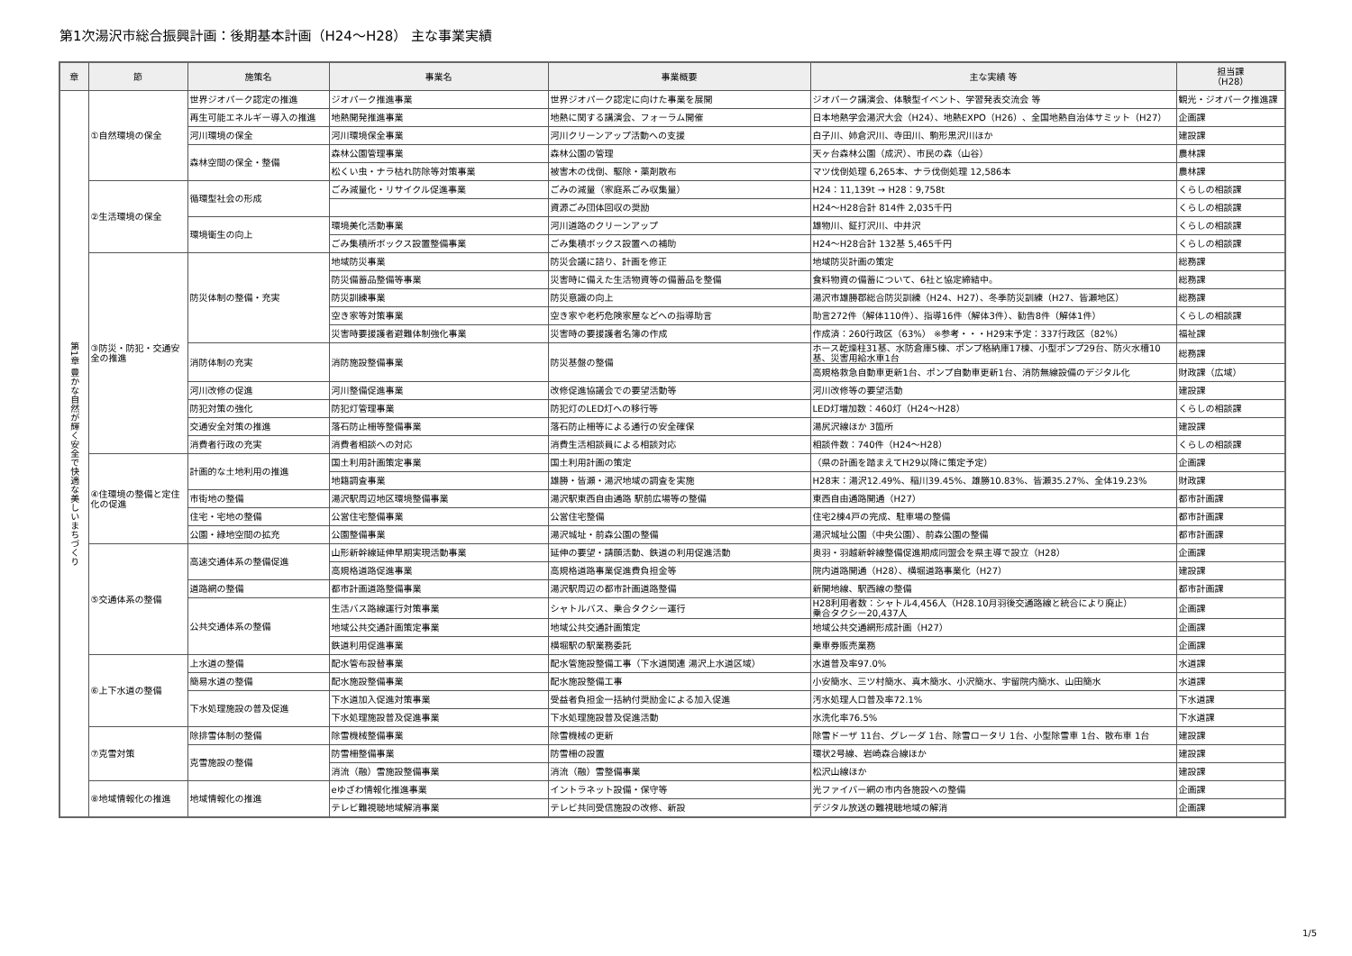第1次湯沢市総合振興計画：後期基本計画（H24～H28） 主な事業実績
| 章 | 節 | 施策名 | 事業名 | 事業概要 | 主な実績 等 | 担当課 （H28） |
| --- | --- | --- | --- | --- | --- | --- |
| 第1章 豊かな自然が輝く安全で快適な美しいまちづくり | ①自然環境の保全 | 世界ジオパーク認定の推進 | ジオパーク推進事業 | 世界ジオパーク認定に向けた事業を展開 | ジオパーク講演会、体験型イベント、学習発表交流会 等 | 観光・ジオパーク推進課 |
| | | 再生可能エネルギー導入の推進 | 地熱開発推進事業 | 地熱に関する講演会、フォーラム開催 | 日本地熱学会湯沢大会（H24）、地熱EXPO（H26）、全国地熱自治体サミット（H27） | 企画課 |
| | | 河川環境の保全 | 河川環境保全事業 | 河川クリーンアップ活動への支援 | 白子川、姉倉沢川、寺田川、駒形黒沢川ほか | 建設課 |
| | | 森林空間の保全・整備 | 森林公園管理事業 | 森林公園の管理 | 天ヶ台森林公園（成沢）、市民の森（山谷） | 農林課 |
| | | | 松くい虫・ナラ枯れ防除等対策事業 | 被害木の伐倒、駆除・薬剤散布 | マツ伐倒処理 6,265本、ナラ伐倒処理 12,586本 | 農林課 |
| | ②生活環境の保全 | 循環型社会の形成 | ごみ減量化・リサイクル促進事業 | ごみの減量（家庭系ごみ収集量） | H24：11,139t → H28：9,758t | くらしの相談課 |
| | | | | 資源ごみ団体回収の奨励 | H24～H28合計 814件 2,035千円 | くらしの相談課 |
| | | 環境衛生の向上 | 環境美化活動事業 | 河川道路のクリーンアップ | 雄物川、鉦打沢川、中井沢 | くらしの相談課 |
| | | | ごみ集積所ボックス設置整備事業 | ごみ集積ボックス設置への補助 | H24～H28合計 132基 5,465千円 | くらしの相談課 |
| | ③防災・防犯・交通安全の推進 | 防災体制の整備・充実 | 地域防災事業 | 防災会議に諮り、計画を修正 | 地域防災計画の策定 | 総務課 |
| | | | 防災備蓄品整備等事業 | 災害時に備えた生活物資等の備蓄品を整備 | 食料物資の備蓄について、6社と協定締結中。 | 総務課 |
| | | | 防災訓練事業 | 防災意識の向上 | 湯沢市雄勝郡総合防災訓練（H24、H27）、冬季防災訓練（H27、皆瀬地区） | 総務課 |
| | | | 空き家等対策事業 | 空き家や老朽危険家屋などへの指導助言 | 助言272件（解体110件）、指導16件（解体3件）、勧告8件（解体1件） | くらしの相談課 |
| | | | 災害時要援護者避難体制強化事業 | 災害時の要援護者名簿の作成 | 作成済：260行政区（63%） ※参考・・・H29末予定：337行政区（82%） | 福祉課 |
| | | 消防体制の充実 | 消防施設整備事業 | 防災基盤の整備 | ホース乾燥柱31基、水防倉庫5棟、ポンプ格納庫17棟、小型ポンプ29台、防火水槽10基、災害用給水車1台 | 総務課 |
| | | | | | 高規格救急自動車更新1台、ポンプ自動車更新1台、消防無線設備のデジタル化 | 財政課（広域） |
| | | 河川改修の促進 | 河川整備促進事業 | 改修促進協議会での要望活動等 | 河川改修等の要望活動 | 建設課 |
| | | 防犯対策の強化 | 防犯灯管理事業 | 防犯灯のLED灯への移行等 | LED灯増加数：460灯（H24～H28） | くらしの相談課 |
| | | 交通安全対策の推進 | 落石防止柵等整備事業 | 落石防止柵等による通行の安全確保 | 湯尻沢線ほか 3箇所 | 建設課 |
| | | 消費者行政の充実 | 消費者相談への対応 | 消費生活相談員による相談対応 | 相談件数：740件（H24～H28） | くらしの相談課 |
| | ④住環境の整備と定住化の促進 | 計画的な土地利用の推進 | 国土利用計画策定事業 | 国土利用計画の策定 | （県の計画を踏まえてH29以降に策定予定） | 企画課 |
| | | | 地籍調査事業 | 雄勝・皆瀬・湯沢地域の調査を実施 | H28末：湯沢12.49%、稲川39.45%、雄勝10.83%、皆瀬35.27%、全体19.23% | 財政課 |
| | | 市街地の整備 | 湯沢駅周辺地区環境整備事業 | 湯沢駅東西自由通路 駅前広場等の整備 | 東西自由通路開通（H27） | 都市計画課 |
| | | 住宅・宅地の整備 | 公営住宅整備事業 | 公営住宅整備 | 住宅2棟4戸の完成、駐車場の整備 | 都市計画課 |
| | | 公園・緑地空間の拡充 | 公園整備事業 | 湯沢城址・前森公園の整備 | 湯沢城址公園（中央公園）、前森公園の整備 | 都市計画課 |
| | ⑤交通体系の整備 | 高速交通体系の整備促進 | 山形新幹線延伸早期実現活動事業 | 延伸の要望・請願活動、鉄道の利用促進活動 | 奥羽・羽越新幹線整備促進期成同盟会を県主導で設立（H28） | 企画課 |
| | | | 高規格道路促進事業 | 高規格道路事業促進費負担金等 | 院内道路開通（H28）、横堀道路事業化（H27） | 建設課 |
| | | 道路網の整備 | 都市計画道路整備事業 | 湯沢駅周辺の都市計画道路整備 | 新開地線、駅西線の整備 | 都市計画課 |
| | | 公共交通体系の整備 | 生活バス路線運行対策事業 | シャトルバス、乗合タクシー運行 | H28利用者数：シャトル4,456人（H28.10月羽後交通路線と統合により廃止） 乗合タクシー20,437人 | 企画課 |
| | | | 地域公共交通計画策定事業 | 地域公共交通計画策定 | 地域公共交通網形成計画（H27） | 企画課 |
| | | | 鉄道利用促進事業 | 横堀駅の駅業務委託 | 乗車券販売業務 | 企画課 |
| | ⑥上下水道の整備 | 上水道の整備 | 配水管布設替事業 | 配水管施設整備工事（下水道関連 湯沢上水道区域） | 水道普及率97.0% | 水道課 |
| | | 簡易水道の整備 | 配水施設整備事業 | 配水施設整備工事 | 小安簡水、三ツ村簡水、真木簡水、小沢簡水、宇留院内簡水、山田簡水 | 水道課 |
| | | 下水処理施設の普及促進 | 下水道加入促進対策事業 | 受益者負担金一括納付奨励金による加入促進 | 汚水処理人口普及率72.1% | 下水道課 |
| | | | 下水処理施設普及促進事業 | 下水処理施設普及促進活動 | 水洗化率76.5% | 下水道課 |
| | ⑦克雪対策 | 除排雪体制の整備 | 除雪機械整備事業 | 除雪機械の更新 | 除雪ドーザ 11台、グレーダ 1台、除雪ロータリ 1台、小型除雪車 1台、散布車 1台 | 建設課 |
| | | 克雪施設の整備 | 防雪柵整備事業 | 防雪柵の設置 | 環状2号線、岩崎森合線ほか | 建設課 |
| | | | 消流（融）雪施設整備事業 | 消流（融）雪整備事業 | 松沢山線ほか | 建設課 |
| | ⑧地域情報化の推進 | 地域情報化の推進 | eゆざわ情報化推進事業 | イントラネット設備・保守等 | 光ファイバー網の市内各施設への整備 | 企画課 |
| | | | テレビ難視聴地域解消事業 | テレビ共同受信施設の改修、新設 | デジタル放送の難視聴地域の解消 | 企画課 |
1/5